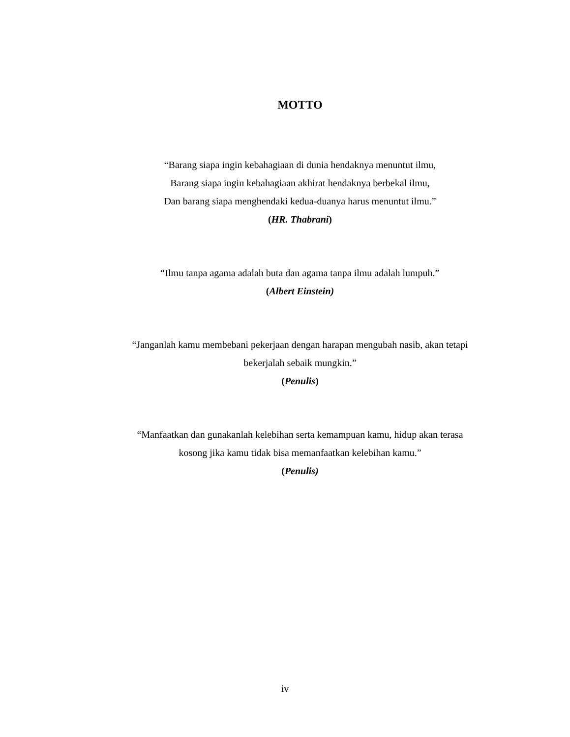MOTTO
“Barang siapa ingin kebahagiaan di dunia hendaknya menuntut ilmu,
Barang siapa ingin kebahagiaan akhirat hendaknya berbekal ilmu,
Dan barang siapa menghendaki kedua-duanya harus menuntut ilmu.”
(HR. Thabrani)
“Ilmu tanpa agama adalah buta dan agama tanpa ilmu adalah lumpuh.”
(Albert Einstein)
“Janganlah kamu membebani pekerjaan dengan harapan mengubah nasib, akan tetapi bekerjalah sebaik mungkin.”
(Penulis)
“Manfaatkan dan gunakanlah kelebihan serta kemampuan kamu, hidup akan terasa kosong jika kamu tidak bisa memanfaatkan kelebihan kamu.”
(Penulis)
iv